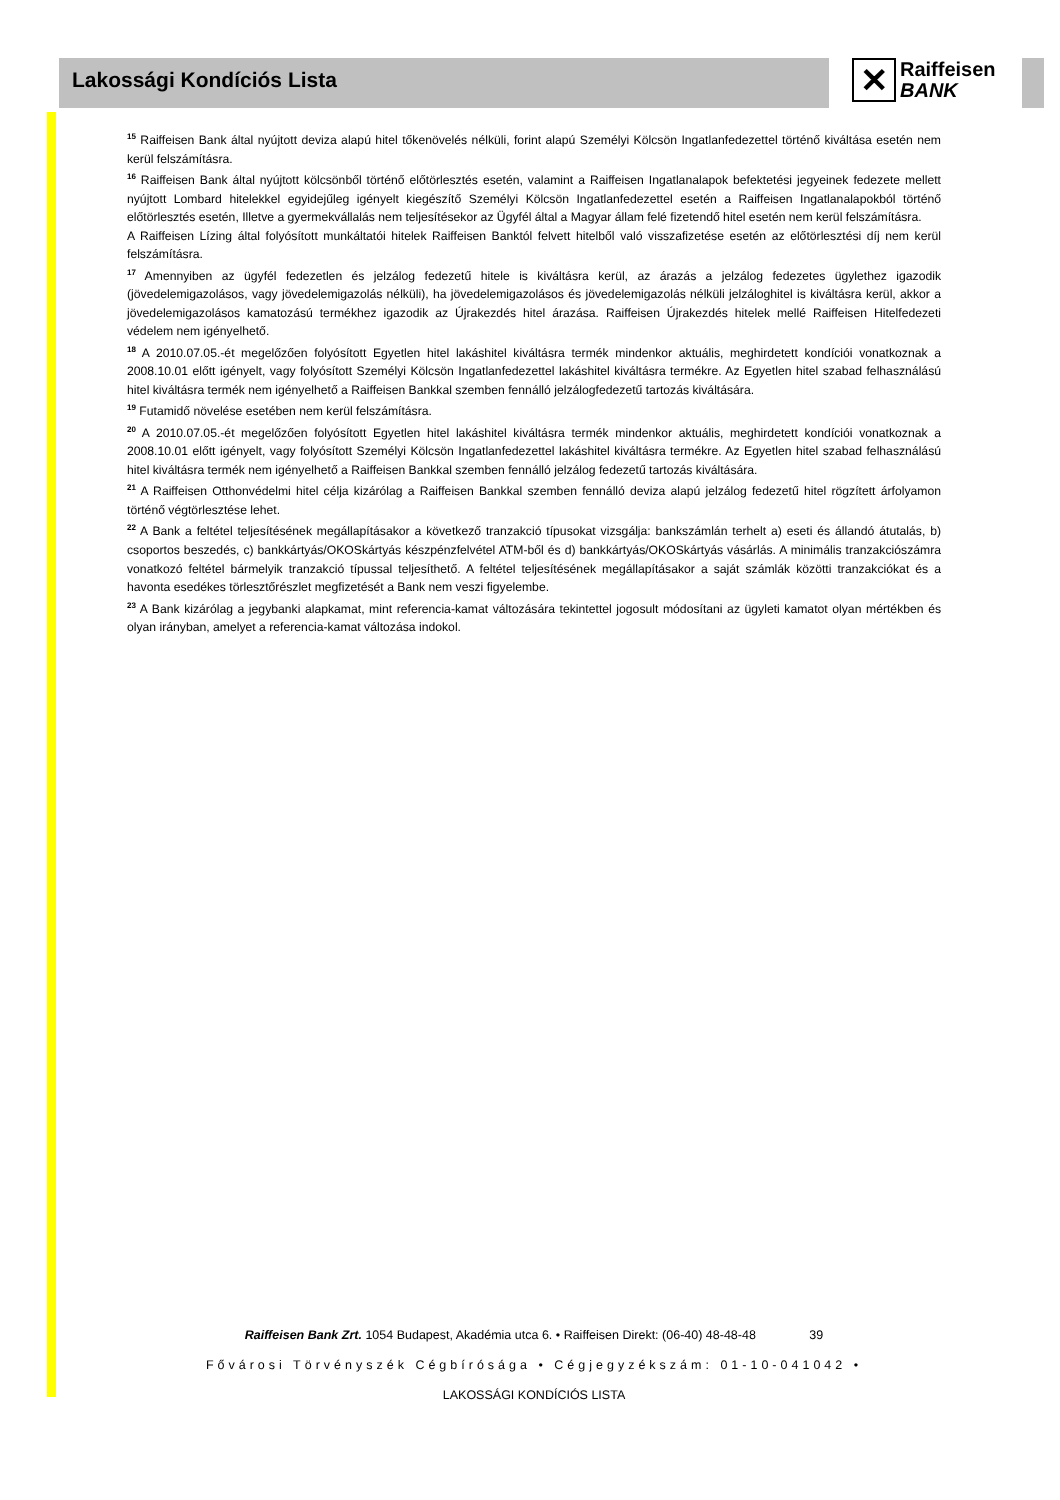Lakossági Kondíciós Lista
✕
Raiffeisen
BANK
<sup>15</sup> Raiffeisen Bank által nyújtott deviza alapú hitel tőkenövelés nélküli, forint alapú Személyi Kölcsön Ingatlanfedezettel történő kiváltása esetén nem kerül felszámításra.
<sup>16</sup> Raiffeisen Bank által nyújtott kölcsönből történő előtörlesztés esetén, valamint a Raiffeisen Ingatlanalapok befektetési jegyeinek fedezete mellett nyújtott Lombard hitelekkel egyidejűleg igényelt kiegészítő Személyi Kölcsön Ingatlanfedezettel esetén a Raiffeisen Ingatlanalapokból történő előtörlesztés esetén, Illetve a gyermekvállalás nem teljesítésekor az Ügyfél által a Magyar állam felé fizetendő hitel esetén nem kerül felszámításra.
A Raiffeisen Lízing által folyósított munkáltatói hitelek Raiffeisen Banktól felvett hitelből való visszafizetése esetén az előtörlesztési díj nem kerül felszámításra.
<sup>17</sup> Amennyiben az ügyfél fedezetlen és jelzálog fedezetű hitele is kiváltásra kerül, az árazás a jelzálog fedezetes ügylethez igazodik (jövedelemigazolásos, vagy jövedelemigazolás nélküli), ha jövedelemigazolásos és jövedelemigazolás nélküli jelzáloghitel is kiváltásra kerül, akkor a jövedelemigazolásos kamatozású termékhez igazodik az Újrakezdés hitel árazása. Raiffeisen Újrakezdés hitelek mellé Raiffeisen Hitelfedezeti védelem nem igényelhető.
<sup>18</sup> A 2010.07.05.-ét megelőzően folyósított Egyetlen hitel lakáshitel kiváltásra termék mindenkor aktuális, meghirdetett kondíciói vonatkoznak a 2008.10.01 előtt igényelt, vagy folyósított Személyi Kölcsön Ingatlanfedezettel lakáshitel kiváltásra termékre. Az Egyetlen hitel szabad felhasználású hitel kiváltásra termék nem igényelhető a Raiffeisen Bankkal szemben fennálló jelzálogfedezetű tartozás kiváltására.
<sup>19</sup> Futamidő növelése esetében nem kerül felszámításra.
<sup>20</sup> A 2010.07.05.-ét megelőzően folyósított Egyetlen hitel lakáshitel kiváltásra termék mindenkor aktuális, meghirdetett kondíciói vonatkoznak a 2008.10.01 előtt igényelt, vagy folyósított Személyi Kölcsön Ingatlanfedezettel lakáshitel kiváltásra termékre. Az Egyetlen hitel szabad felhasználású hitel kiváltásra termék nem igényelhető a Raiffeisen Bankkal szemben fennálló jelzálog fedezetű tartozás kiváltására.
<sup>21</sup> A Raiffeisen Otthonvédelmi hitel célja kizárólag a Raiffeisen Bankkal szemben fennálló deviza alapú jelzálog fedezetű hitel rögzített árfolyamon történő végtörlesztése lehet.
<sup>22</sup> A Bank a feltétel teljesítésének megállapításakor a következő tranzakció típusokat vizsgálja: bankszámlán terhelt a) eseti és állandó átutalás, b) csoportos beszedés, c) bankkártyás/OKOSkártyás készpénzfelvétel ATM-ből és d) bankkártyás/OKOSkártyás vásárlás. A minimális tranzakciószámra vonatkozó feltétel bármelyik tranzakció típussal teljesíthető. A feltétel teljesítésének megállapításakor a saját számlák közötti tranzakciókat és a havonta esedékes törlesztőrészlet megfizetését a Bank nem veszi figyelembe.
<sup>23</sup> A Bank kizárólag a jegybanki alapkamat, mint referencia-kamat változására tekintettel jogosult módosítani az ügyleti kamatot olyan mértékben és olyan irányban, amelyet a referencia-kamat változása indokol.
Raiffeisen Bank Zrt. 1054 Budapest, Akadémia utca 6. • Raiffeisen Direkt: (06-40) 48-48-48 39
Fővárosi Törvényszék Cégbírósága • Cégjegyzékszám: 01-10-041042 •
LAKOSSÁGI KONDÍCIÓS LISTA